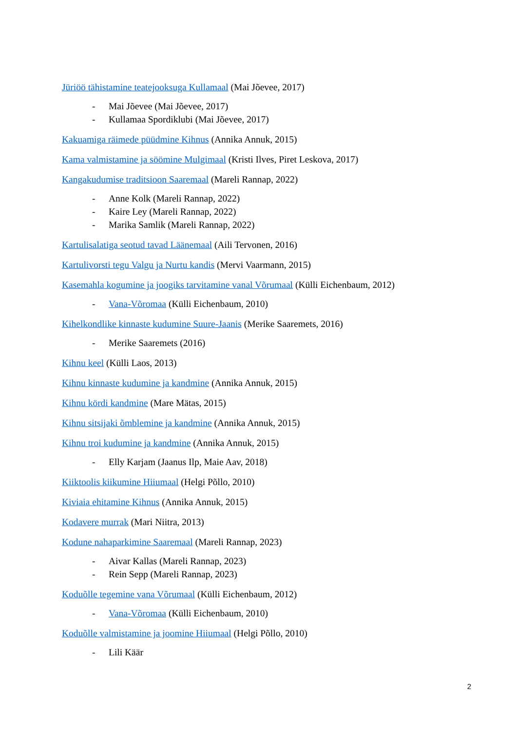Jüriöö tähistamine teatejooksuga Kullamaal (Mai Jõevee, 2017)
- Mai Jõevee (Mai Jõevee, 2017)
- Kullamaa Spordiklubi (Mai Jõevee, 2017)
Kakuamiga räimede püüdmine Kihnus (Annika Annuk, 2015)
Kama valmistamine ja söömine Mulgimaal (Kristi Ilves, Piret Leskova, 2017)
Kangakudumise traditsioon Saaremaal (Mareli Rannap, 2022)
- Anne Kolk (Mareli Rannap, 2022)
- Kaire Ley (Mareli Rannap, 2022)
- Marika Samlik (Mareli Rannap, 2022)
Kartulisalatiga seotud tavad Läänemaal (Aili Tervonen, 2016)
Kartulivorsti tegu Valgu ja Nurtu kandis (Mervi Vaarmann, 2015)
Kasemahla kogumine ja joogiks tarvitamine vanal Võrumaal (Külli Eichenbaum, 2012)
- Vana-Võromaa (Külli Eichenbaum, 2010)
Kihelkondlike kinnaste kudumine Suure-Jaanis (Merike Saaremets, 2016)
- Merike Saaremets (2016)
Kihnu keel (Külli Laos, 2013)
Kihnu kinnaste kudumine ja kandmine (Annika Annuk, 2015)
Kihnu kördi kandmine (Mare Mätas, 2015)
Kihnu sitsijaki õmblemine ja kandmine (Annika Annuk, 2015)
Kihnu troi kudumine ja kandmine (Annika Annuk, 2015)
- Elly Karjam (Jaanus Ilp, Maie Aav, 2018)
Kiiktoolis kiikumine Hiiumaal (Helgi Põllo, 2010)
Kiviaia ehitamine Kihnus (Annika Annuk, 2015)
Kodavere murrak (Mari Niitra, 2013)
Kodune nahaparkimine Saaremaal (Mareli Rannap, 2023)
- Aivar Kallas (Mareli Rannap, 2023)
- Rein Sepp (Mareli Rannap, 2023)
Koduõlle tegemine vana Võrumaal (Külli Eichenbaum, 2012)
- Vana-Võromaa (Külli Eichenbaum, 2010)
Koduõlle valmistamine ja joomine Hiiumaal (Helgi Põllo, 2010)
- Lili Käär
2